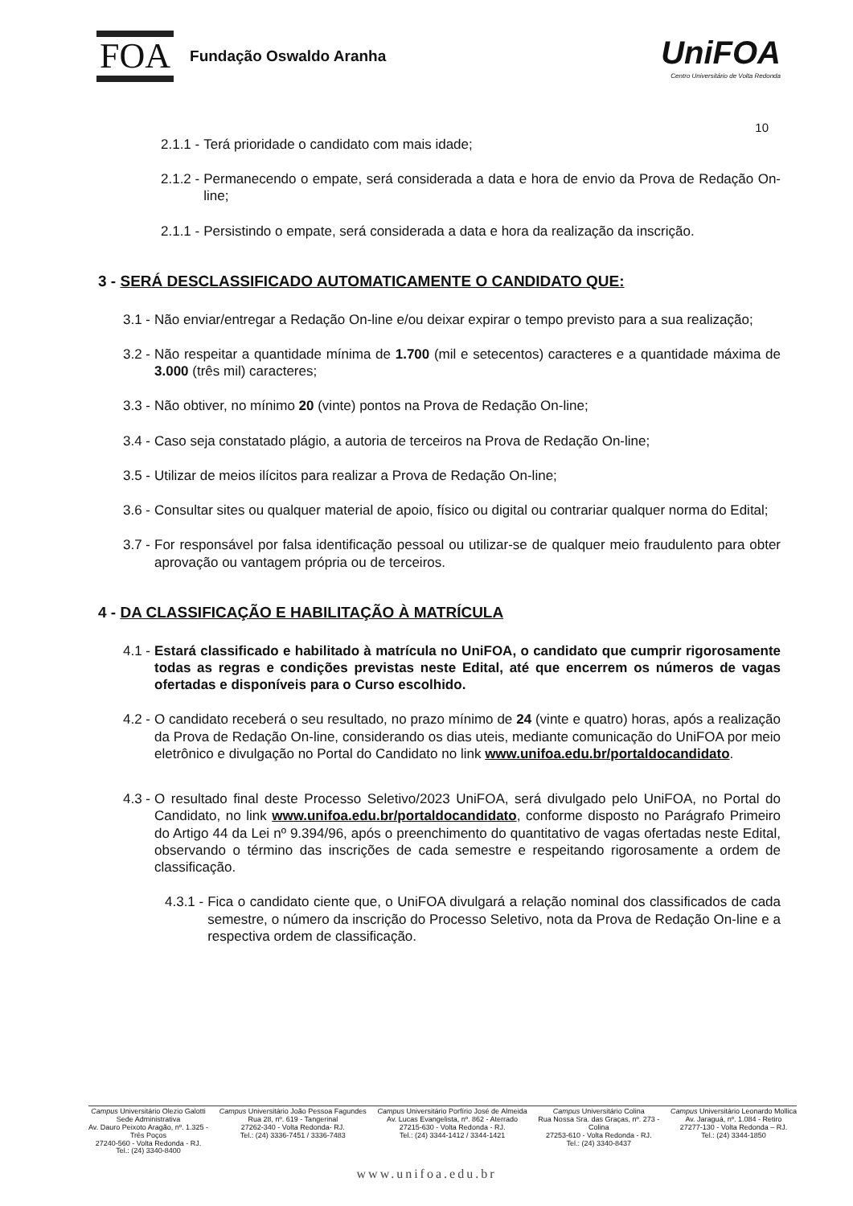FOA
Fundação Oswaldo Aranha
UniFOA
Centro Universitário de Volta Redonda
10
2.1.1 - Terá prioridade o candidato com mais idade;
2.1.2 - Permanecendo o empate, será considerada a data e hora de envio da Prova de Redação On-line;
2.1.1 - Persistindo o empate, será considerada a data e hora da realização da inscrição.
3 - SERÁ DESCLASSIFICADO AUTOMATICAMENTE O CANDIDATO QUE:
3.1 - Não enviar/entregar a Redação On-line e/ou deixar expirar o tempo previsto para a sua realização;
3.2 - Não respeitar a quantidade mínima de 1.700 (mil e setecentos) caracteres e a quantidade máxima de 3.000 (três mil) caracteres;
3.3 - Não obtiver, no mínimo 20 (vinte) pontos na Prova de Redação On-line;
3.4 - Caso seja constatado plágio, a autoria de terceiros na Prova de Redação On-line;
3.5 - Utilizar de meios ilícitos para realizar a Prova de Redação On-line;
3.6 - Consultar sites ou qualquer material de apoio, físico ou digital ou contrariar qualquer norma do Edital;
3.7 - For responsável por falsa identificação pessoal ou utilizar-se de qualquer meio fraudulento para obter aprovação ou vantagem própria ou de terceiros.
4 - DA CLASSIFICAÇÃO E HABILITAÇÃO À MATRÍCULA
4.1 - Estará classificado e habilitado à matrícula no UniFOA, o candidato que cumprir rigorosamente todas as regras e condições previstas neste Edital, até que encerrem os números de vagas ofertadas e disponíveis para o Curso escolhido.
4.2 - O candidato receberá o seu resultado, no prazo mínimo de 24 (vinte e quatro) horas, após a realização da Prova de Redação On-line, considerando os dias uteis, mediante comunicação do UniFOA por meio eletrônico e divulgação no Portal do Candidato no link www.unifoa.edu.br/portaldocandidato.
4.3 - O resultado final deste Processo Seletivo/2023 UniFOA, será divulgado pelo UniFOA, no Portal do Candidato, no link www.unifoa.edu.br/portaldocandidato, conforme disposto no Parágrafo Primeiro do Artigo 44 da Lei nº 9.394/96, após o preenchimento do quantitativo de vagas ofertadas neste Edital, observando o término das inscrições de cada semestre e respeitando rigorosamente a ordem de classificação.
4.3.1 - Fica o candidato ciente que, o UniFOA divulgará a relação nominal dos classificados de cada semestre, o número da inscrição do Processo Seletivo, nota da Prova de Redação On-line e a respectiva ordem de classificação.
Campus Universitário Olezio Galotti
Sede Administrativa
Av. Dauro Peixoto Aragão, nº. 1.325 -
Três Poços
27240-560 - Volta Redonda - RJ.
Tel.: (24) 3340-8400
Campus Universitário João Pessoa Fagundes
Rua 28, nº. 619 - Tangerinal
27262-340 - Volta Redonda- RJ.
Tel.: (24) 3336-7451 / 3336-7483
Campus Universitário Porfírio José de Almeida
Av. Lucas Evangelista, nº. 862 - Aterrado
27215-630 - Volta Redonda - RJ.
Tel.: (24) 3344-1412 / 3344-1421
Campus Universitário Colina
Rua Nossa Sra. das Graças, nº. 273 -
Colina
27253-610 - Volta Redonda - RJ.
Tel.: (24) 3340-8437
Campus Universitário Leonardo Mollica
Av. Jaraguá, nº. 1.084 - Retiro
27277-130 - Volta Redonda – RJ.
Tel.: (24) 3344-1850
www.unifoa.edu.br